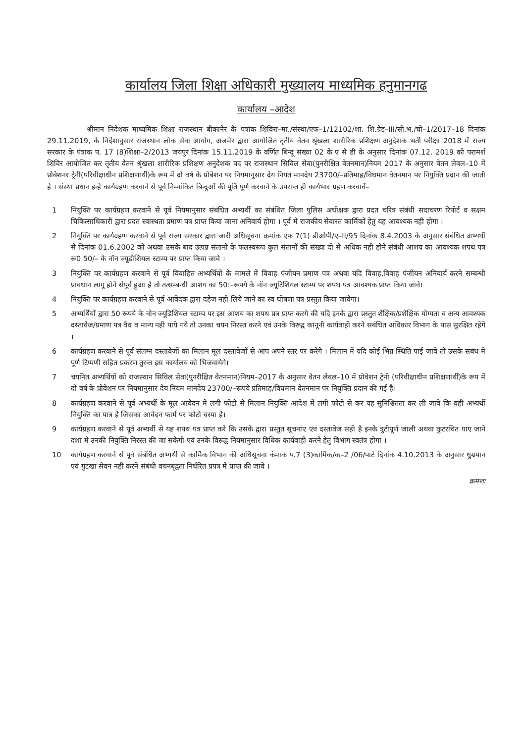कार्यालय जिला शिक्षा अधिकारी मुख्यालय माध्यमिक हनुमानगढ
कार्यालय –आदेश
श्रीमान निदेशक माध्यमिक शिक्षा राजस्थान बीकानेर के पत्रांक शिविरा–मा./संस्था/एफ–1/12102/शा. शि.ग्रेड–III/सी.भ./चो–1/2017–18 दिनांक 29.11.2019, के निर्देशानुसार राजस्थान लोक सेवा आयोग, अजमेर द्वारा आयोजित तृतीय वेतन श्रृंखला शारीरिक प्रशिक्षण अनुदेशक भर्ती परीक्षा 2018 में राज्य सरकार के पंत्राक प. 17 (8)शिक्षा–2/2013 जयपुर दिनांक 15.11.2019 के वर्णित बिन्दू संख्या 02 के ए से डी के अनुसार दिनांक 07.12. 2019 को परामर्श शिविर आयोजित कर तृतीय वेतन श्रृंखला शारीरिक प्रशिक्षण अनुदेशक पद पर राजस्थान सिविल सेवा(पुनरीक्षित वेतनमान)नियम 2017 के अनुसार वेतन लेवल–10 में प्रोबेशनर ट्रेनी(परिवीक्षाधीन प्रशिक्षणार्थी)के रूप में दो वर्ष के प्रोबेशन पर नियमानुसार देय नियत मानदेय 23700/–प्रतिमाह/विधमान वेतनमान पर नियुक्ति प्रदान की जाती है । संस्था प्रधान इन्हे कार्यग्रहण करवाने से पूर्व निम्नांकित बिन्दुओं की पूर्ति पूर्ण करवाने के उपरान्त ही कार्यभार ग्रहण करवावें–
1 नियुक्ति पर कार्यग्रहण करवाने से पूर्व नियमानुसार संबंधित अभ्यर्थी का संबंधित जिला पुलिस अधीक्षक द्वारा प्रदत चरित्र संबंधी सदाचरण रिपोर्ट व सक्षम चिकित्साधिकारी द्वारा प्रदत स्वास्थता प्रमाण पत्र प्राप्त किया जाना अनिवार्य होगा । पूर्व मे राजकीय सेवारत कार्मिकों हेतु यह आवश्यक नही होगा ।
2 नियुक्ति पर कार्यग्रहण करवाने से पूर्व राज्य सरकार द्वारा जारी अधिसूचना क्रमांक एफ 7(1) डीओपी/ए–II/95 दिनांक 8.4.2003 के अनुसार संबंधित अभ्यर्थी से दिनांक 01.6.2002 को अथवा उसके बाद उत्पन्न संतानो के फलस्वरूप कुल संतानों की संख्या दो से अधिक नही होने संबंधी आशय का आवश्यक शपथ पत्र रू0 50/– के नॉन ज्यूडीशियल स्टाम्प पर प्राप्त किया जावे ।
3 नियुक्ति पर कार्यग्रहण करवाने से पूर्व विवाहित अभ्यर्थियों के मामले में विवाह पंजीयन प्रमाण पत्र अथवा यदि विवाह,विवाह पंजीयन अनिवार्य करने सम्बन्धी प्रावधान लागू होने सेपूर्व हुआ है तो तत्सम्बन्धी आशय का 50:–रूपये के नॉन ज्यूटिशियल स्टाम्प पर शपथ पत्र आवश्यक प्राप्त किया जावे।
4 नियुक्ति पर कार्यग्रहण करवाने से पूर्व आवेदक द्वारा दहेज नही लिये जाने का स्व घोषणा पत्र प्रस्तुत किया जावेगा।
5 अभ्यर्थियों द्वारा 50 रूपये के नोन ज्यूडिशियल स्टाम्प पर इस आशय का शपथ प्रत्र प्राप्त करगे की यदि इनके द्वारा प्रस्तुत शैक्षिक/प्रशैक्षिक योग्यता व अन्य आवश्यक दस्तावेज/प्रमाण पत्र वैध व मान्य नही पाये गये तो उनका चयन निरस्त करने एवं उनके विरूद्व कानूनी कार्यवाही करने सबंधित अधिकार विभाग के पास सुरक्षित रहेगे ।
6 कार्यग्रहण करवाने से पूर्व संलग्न दस्तावेजों का मिलान मूल दस्तावेजों से आप अपने स्तर पर करेगे । मिलान में यदि कोई भिन्न स्थिति पाई जावे तो उसके सबंध मे पूर्ण टिप्पणी सहित प्रकरण तुरन्त इस कार्यालय को भिजवायेगे।
7 चयनित अभ्यर्थियों को राजस्थान सिविल सेवा(पुनरीक्षित वेतनमान)नियम–2017 के अनुसार वेतन लेवल–10 में प्रोवेशन ट्रेनी (परिवीक्षाधीन प्रशिक्षणार्थी)के रूप में दो वर्ष के प्रोवेशन पर नियमानुसार देय नियम मानदेय 23700/–रूपये प्रतिमाह/विघमान वेतनमान पर नियुक्ति प्रदान की गई है।
8 कार्यग्रहण करवाने से पूर्व अभ्यर्थी के मूल आवेदन मे लगी फोटो से मिलान नियुक्ति आदेश में लगी फोटो से कर यह सुनिश्चितता कर ली जावे कि वही अभ्यर्थी नियुक्ति का पात्र है जिसका आवेदन फार्म पर फोटो चस्पा है।
9 कार्यग्रहण करवाने से पूर्व अभ्यर्थी से यह शपथ पत्र प्राप्त करे कि उसके द्वारा प्रस्तुत सूचनांए एवं दस्तावेज सही है इनके त्रुटीपूर्ण जाली अथवा कुटरचित पाए जाने दशा मे उनकी नियुक्ति निरस्त की जा सकेगी एवं उनके विरूद्व नियमानुसार विधिक कार्यवाही करने हेतु विभाग स्वतंत्र होगा ।
10 कार्यग्रहण करवाने से पूर्व संबंधित अभ्यर्थी से कार्मिक विभाग की अधिसूचना कंमाक प.7 (3)कार्मिक/क–2 /06/पार्ट दिनांक 4.10.2013 के अनुसार धुम्रपान एवं गुटखा सेवन नही करने संबंधी वचनबृद्वता निर्धरित प्रपत्र मे प्राप्त की जावे ।
क्रमशः